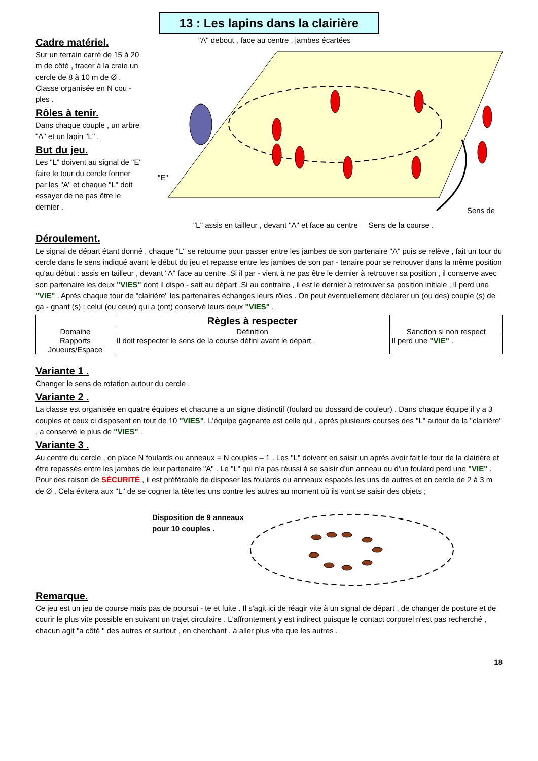13 : Les lapins dans la clairière
Cadre matériel.
Sur un terrain carré de 15 à 20 m de côté , tracer à la craie un cercle de 8 à 10 m de Ø .
Classe organisée en N cou - ples .
Rôles à tenir.
Dans chaque couple , un arbre "A" et un lapin "L" .
But du jeu.
Les "L" doivent au signal de "E" faire le tour du cercle former par les "A" et chaque "L" doit essayer de ne pas être le dernier .
"A" debout , face au centre , jambes écartées
"E"
Sens de
"L" assis en tailleur , devant "A" et face au centre Sens de la course .
Déroulement.
Le signal de départ étant donné , chaque "L" se retourne pour passer entre les jambes de son partenaire "A" puis se relève , fait un tour du cercle dans le sens indiqué avant le début du jeu et repasse entre les jambes de son par - tenaire pour se retrouver dans la même position qu'au début : assis en tailleur , devant "A" face au centre .Si il par - vient à ne pas être le dernier à retrouver sa position , il conserve avec son partenaire les deux "VIES" dont il dispo - sait au départ .Si au contraire , il est le dernier à retrouver sa position initiale , il perd une "VIE" . Après chaque tour de "clairière" les partenaires échanges leurs rôles . On peut éventuellement déclarer un (ou des) couple (s) de ga - gnant (s) : celui (ou ceux) qui a (ont) conservé leurs deux "VIES" .
| | Règles à respecter | |
| --- | --- | --- |
| Domaine | Définition | Sanction si non respect |
| Rapports Joueurs/Espace | Il doit respecter le sens de la course défini avant le départ . | Il perd une "VIE" . |
Variante 1 .
Changer le sens de rotation autour du cercle .
Variante 2 .
La classe est organisée en quatre équipes et chacune a un signe distinctif (foulard ou dossard de couleur) . Dans chaque équipe il y a 3 couples et ceux ci disposent en tout de 10 "VIES". L'équipe gagnante est celle qui , après plusieurs courses des "L" autour de la "clairière" , a conservé le plus de "VIES" .
Variante 3 .
Au centre du cercle , on place N foulards ou anneaux = N couples – 1 . Les "L" doivent en saisir un après avoir fait le tour de la clairière et être repassés entre les jambes de leur partenaire "A" . Le "L" qui n'a pas réussi à se saisir d'un anneau ou d'un foulard perd une "VIE" . Pour des raison de SÉCURITÉ , il est préférable de disposer les foulards ou anneaux espacés les uns de autres et en cercle de 2 à 3 m de Ø . Cela évitera aux "L" de se cogner la tête les uns contre les autres au moment où ils vont se saisir des objets ;
Disposition de 9 anneaux pour 10 couples .
Remarque.
Ce jeu est un jeu de course mais pas de poursui - te et fuite . Il s'agit ici de réagir vite à un signal de départ , de changer de posture et de courir le plus vite possible en suivant un trajet circulaire . L'affrontement y est indirect puisque le contact corporel n'est pas recherché , chacun agit "a côté " des autres et surtout , en cherchant . à aller plus vite que les autres .
18